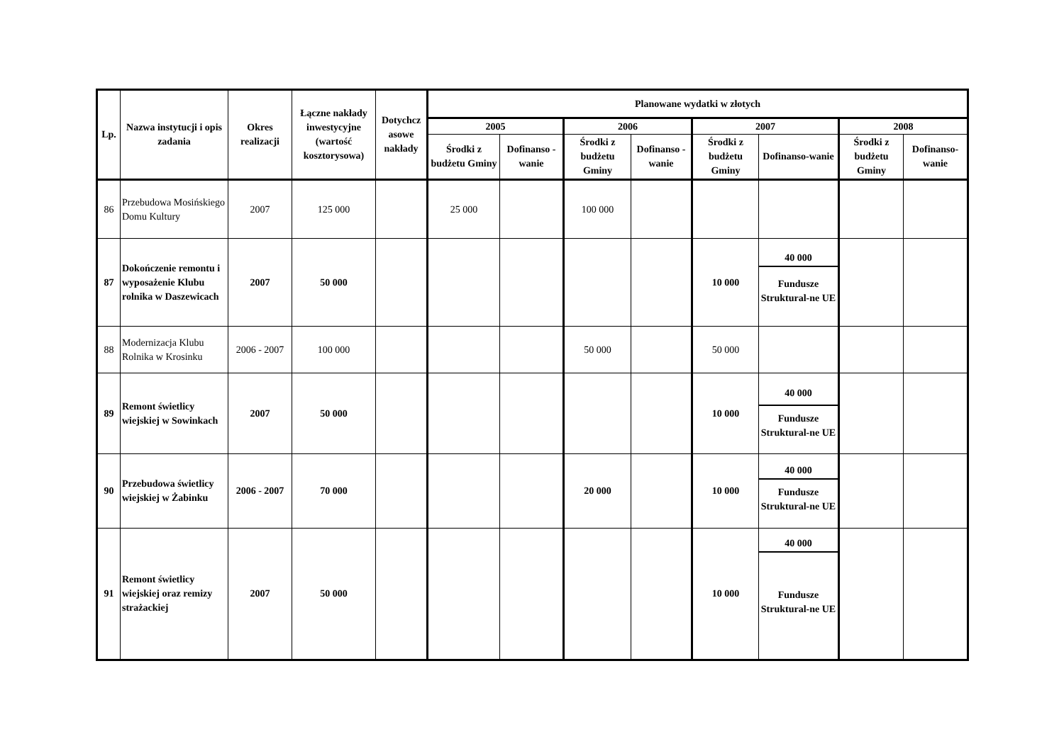| Lp. | Nazwa instytucji i opis zadania | Okres realizacji | Łączne nakłady inwestycyjne (wartość kosztorysowa) | Dotychcz asowe nakłady | Planowane wydatki w złotych | | | | | | | |
| --- | --- | --- | --- | --- | --- | --- | --- | --- | --- | --- | --- | --- |
| | | | | | 2005 | | 2006 | | 2007 | | 2008 | |
| | | | | | Środki z budżetu Gminy | Dofinanso - wanie | Środki z budżetu Gminy | Dofinanso - wanie | Środki z budżetu Gminy | Dofinanso-wanie | Środki z budżetu Gminy | Dofinanso-wanie |
| 86 | Przebudowa Mosińskiego Domu Kultury | 2007 | 125 000 | | 25 000 | | 100 000 | | | | | |
| 87 | Dokończenie remontu i wyposażenie Klubu rolnika w Daszewicach | 2007 | 50 000 | | | | | | 10 000 | 40 000 Fundusze Struktural-ne UE | | |
| 88 | Modernizacja Klubu Rolnika w Krosinku | 2006 - 2007 | 100 000 | | | | 50 000 | | 50 000 | | | |
| 89 | Remont świetlicy wiejskiej w Sowinkach | 2007 | 50 000 | | | | | | 10 000 | 40 000 Fundusze Struktural-ne UE | | |
| 90 | Przebudowa świetlicy wiejskiej w Żabinku | 2006 - 2007 | 70 000 | | | | 20 000 | | 10 000 | 40 000 Fundusze Struktural-ne UE | | |
| 91 | Remont świetlicy wiejskiej oraz remizy strażackiej | 2007 | 50 000 | | | | | | 10 000 | 40 000 Fundusze Struktural-ne UE | | |